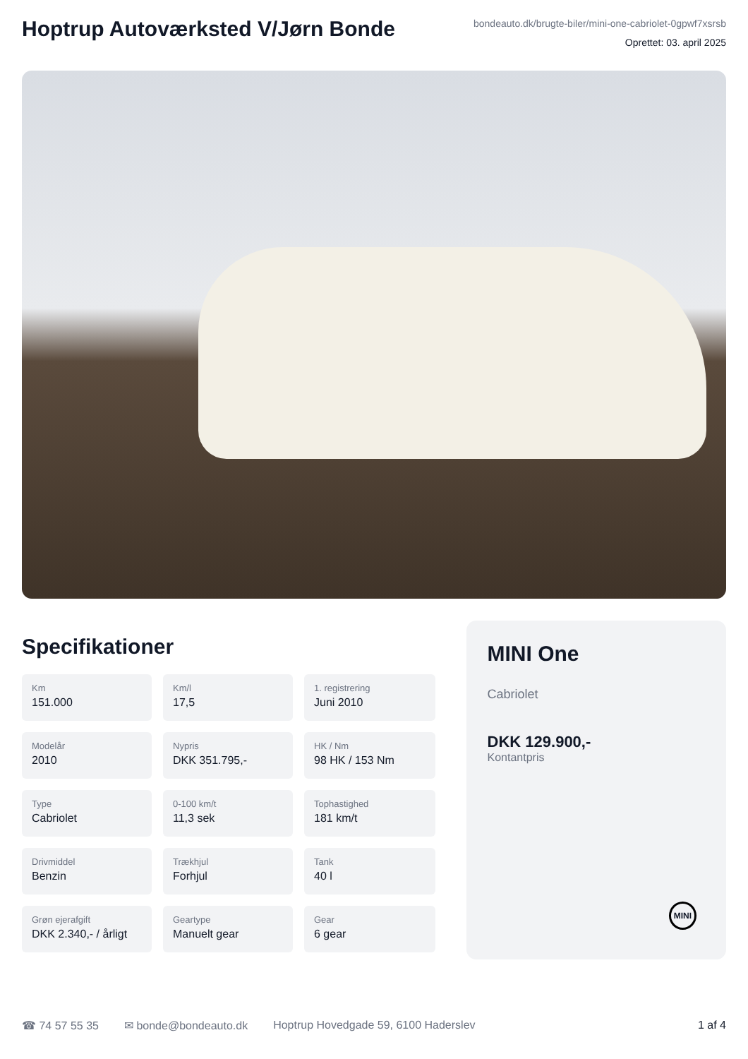Hoptrup Autoværksted V/Jørn Bonde
bondeauto.dk/brugte-biler/mini-one-cabriolet-0gpwf7xsrsb
Oprettet: 03. april 2025
Specifikationer
Km
151.000
Km/l
17,5
1. registrering
Juni 2010
Modelår
2010
Nypris
DKK 351.795,-
HK / Nm
98 HK / 153 Nm
Type
Cabriolet
0-100 km/t
11,3 sek
Tophastighed
181 km/t
Drivmiddel
Benzin
Trækhjul
Forhjul
Tank
40 l
Grøn ejerafgift
DKK 2.340,- / årligt
Geartype
Manuelt gear
Gear
6 gear
MINI One
Cabriolet
DKK 129.900,-
Kontantpris
MINI
☎ 74 57 55 35 ✉ bonde@bondeauto.dk Hoptrup Hovedgade 59, 6100 Haderslev 1 af 4